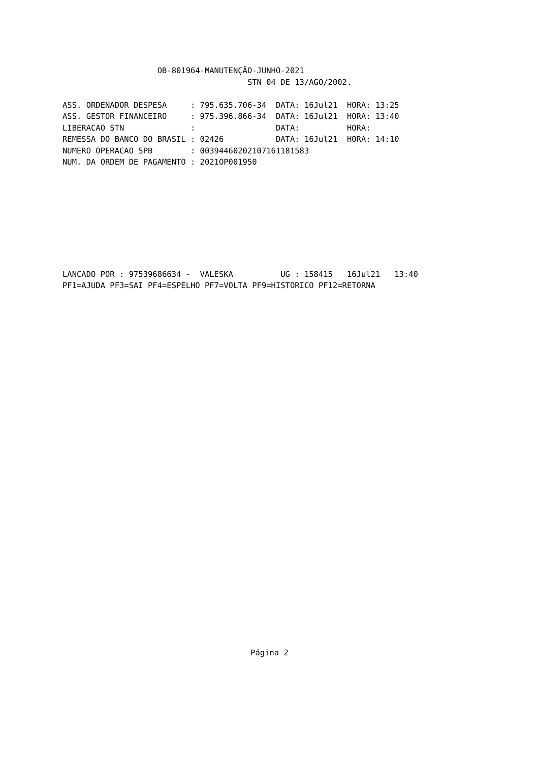OB-801964-MANUTENÇÃO-JUNHO-2021
                                       STN 04 DE 13/AGO/2002.

ASS. ORDENADOR DESPESA     : 795.635.706-34  DATA: 16Jul21  HORA: 13:25
ASS. GESTOR FINANCEIRO     : 975.396.866-34  DATA: 16Jul21  HORA: 13:40
LIBERACAO STN              :                 DATA:          HORA:
REMESSA DO BANCO DO BRASIL : 02426           DATA: 16Jul21  HORA: 14:10
NUMERO OPERACAO SPB        : 00394460202107161181583
NUM. DA ORDEM DE PAGAMENTO : 2021OP001950
LANCADO POR : 97539686634 -  VALESKA          UG : 158415   16Jul21   13:40
PF1=AJUDA PF3=SAI PF4=ESPELHO PF7=VOLTA PF9=HISTORICO PF12=RETORNA
Página 2